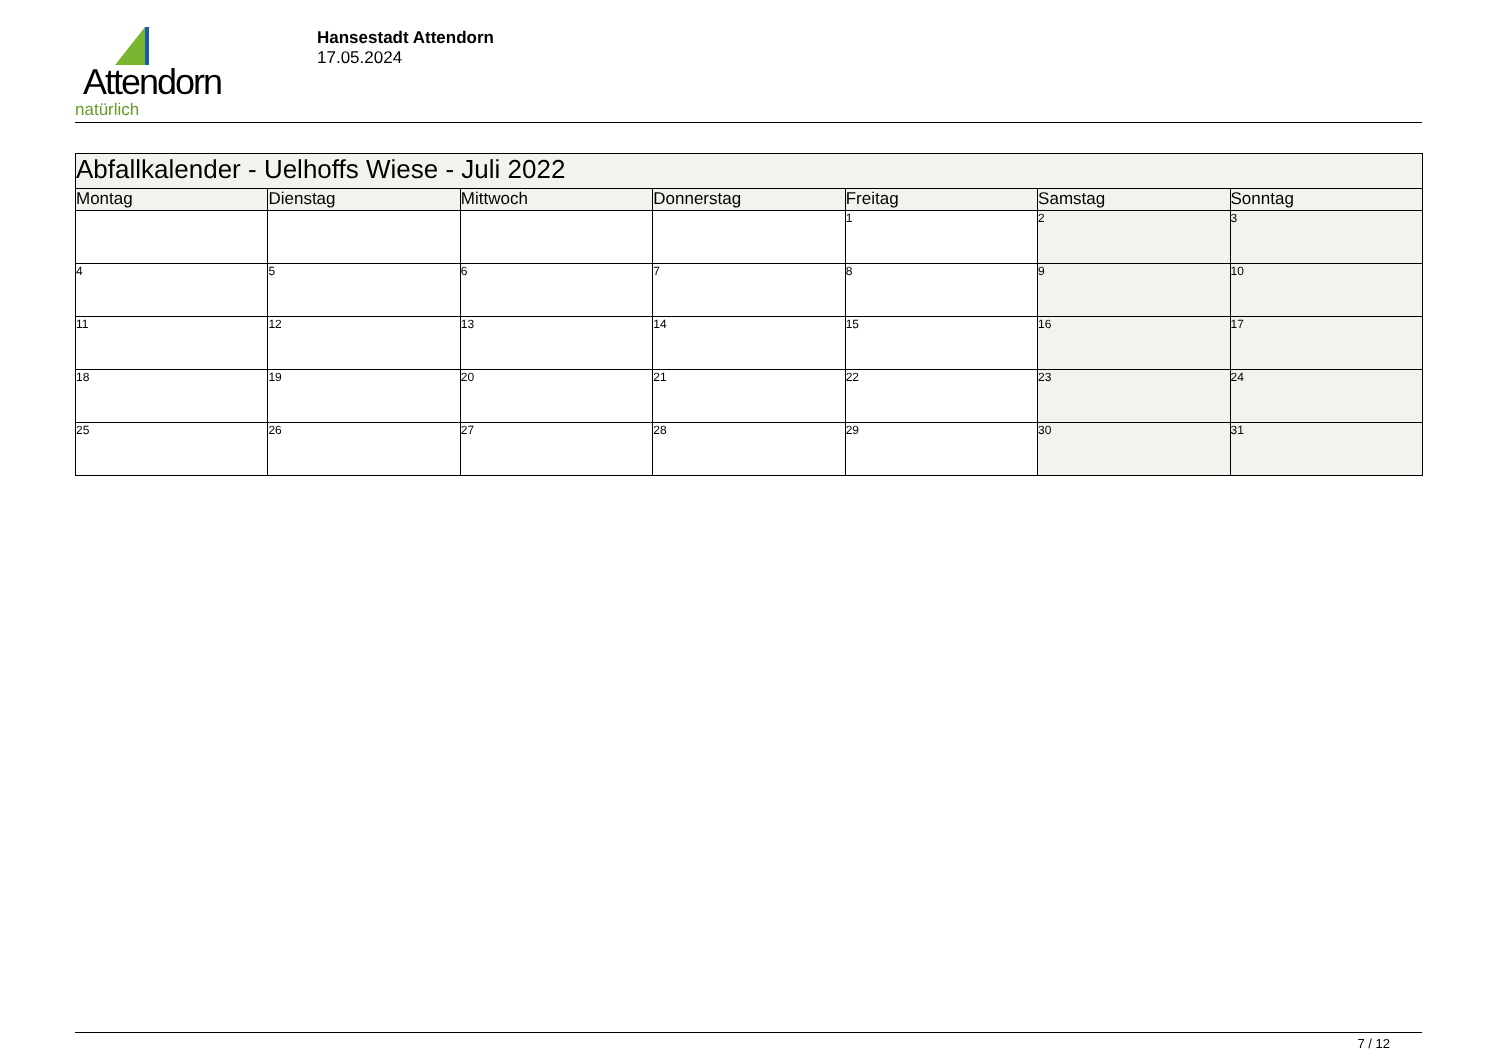Attendorn
natürlich
Hansestadt Attendorn
17.05.2024
| Abfallkalender - Uelhoffs Wiese - Juli 2022 | | | | | | |
| Montag | Dienstag | Mittwoch | Donnerstag | Freitag | Samstag | Sonntag |
| | | | | 1 | 2 | 3 |
| 4 | 5 | 6 | 7 | 8 | 9 | 10 |
| 11 | 12 | 13 | 14 | 15 | 16 | 17 |
| 18 | 19 | 20 | 21 | 22 | 23 | 24 |
| 25 | 26 | 27 | 28 | 29 | 30 | 31 |
7 / 12